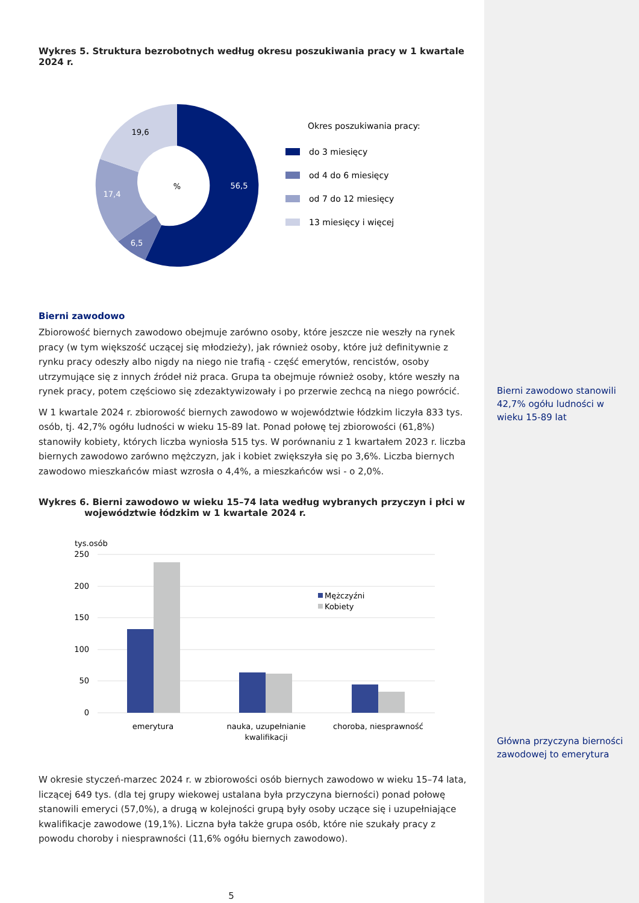Wykres 5. Struktura bezrobotnych według okresu poszukiwania pracy w 1 kwartale 2024 r.
%
56,5
6,5
17,4
19,6
Okres poszukiwania pracy:
do 3 miesięcy
od 4 do 6 miesięcy
od 7 do 12 miesięcy
13 miesięcy i więcej
Bierni zawodowo
Zbiorowość biernych zawodowo obejmuje zarówno osoby, które jeszcze nie weszły na rynek pracy (w tym większość uczącej się młodzieży), jak również osoby, które już definitywnie z rynku pracy odeszły albo nigdy na niego nie trafią - część emerytów, rencistów, osoby utrzymujące się z innych źródeł niż praca. Grupa ta obejmuje również osoby, które weszły na rynek pracy, potem częściowo się zdezaktywizowały i po przerwie zechcą na niego powrócić.
W 1 kwartale 2024 r. zbiorowość biernych zawodowo w województwie łódzkim liczyła 833 tys. osób, tj. 42,7% ogółu ludności w wieku 15-89 lat. Ponad połowę tej zbiorowości (61,8%) stanowiły kobiety, których liczba wyniosła 515 tys. W porównaniu z 1 kwartałem 2023 r. liczba biernych zawodowo zarówno mężczyzn, jak i kobiet zwiększyła się po 3,6%. Liczba biernych zawodowo mieszkańców miast wzrosła o 4,4%, a mieszkańców wsi - o 2,0%.
Wykres 6. Bierni zawodowo w wieku 15–74 lata według wybranych przyczyn i płci w województwie łódzkim w 1 kwartale 2024 r.
tys.osób
250
200
150
100
50
0
Mężczyźni
Kobiety
emerytura
nauka, uzupełnianie
kwalifikacji
choroba, niesprawność
W okresie styczeń-marzec 2024 r. w zbiorowości osób biernych zawodowo w wieku 15–74 lata, liczącej 649 tys. (dla tej grupy wiekowej ustalana była przyczyna bierności) ponad połowę stanowili emeryci (57,0%), a drugą w kolejności grupą były osoby uczące się i uzupełniające kwalifikacje zawodowe (19,1%). Liczna była także grupa osób, które nie szukały pracy z powodu choroby i niesprawności (11,6% ogółu biernych zawodowo).
5
Bierni zawodowo stanowili 42,7% ogółu ludności w wieku 15-89 lat
Główna przyczyna bierności zawodowej to emerytura